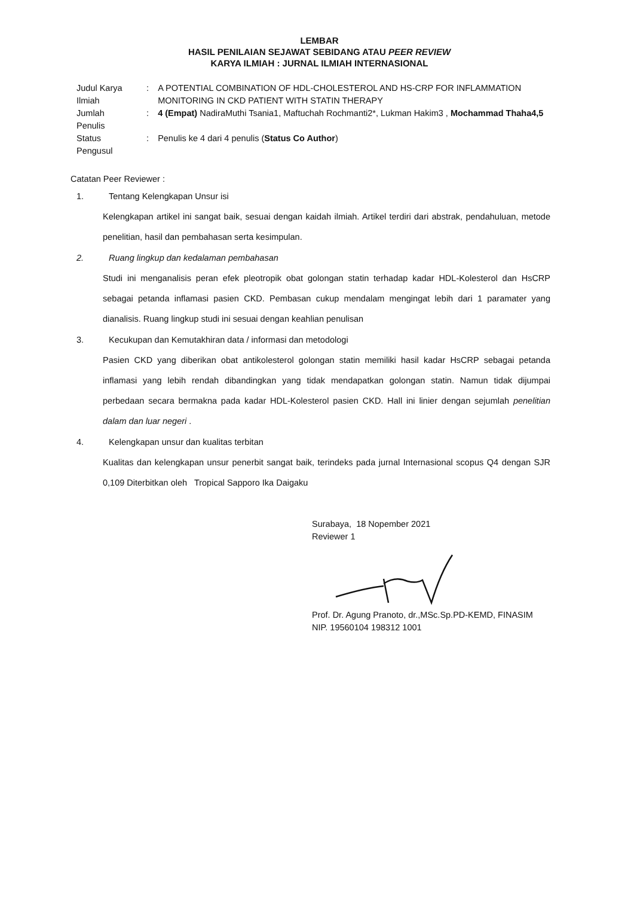LEMBAR
HASIL PENILAIAN SEJAWAT SEBIDANG ATAU PEER REVIEW
KARYA ILMIAH : JURNAL ILMIAH INTERNASIONAL
| Judul Karya Ilmiah | : | A POTENTIAL COMBINATION OF HDL-CHOLESTEROL AND HS-CRP FOR INFLAMMATION MONITORING IN CKD PATIENT WITH STATIN THERAPY |
| Jumlah Penulis | : | 4 (Empat) NadiraMuthi Tsania1, Maftuchah Rochmanti2*, Lukman Hakim3 , Mochammad Thaha4,5 |
| Status Pengusul | : | Penulis ke 4 dari 4 penulis ( Status Co Author ) |
Catatan Peer Reviewer :
1. Tentang Kelengkapan Unsur isi
Kelengkapan artikel ini sangat baik, sesuai dengan kaidah ilmiah. Artikel terdiri dari abstrak, pendahuluan, metode penelitian, hasil dan pembahasan serta kesimpulan.
2. Ruang lingkup dan kedalaman pembahasan
Studi ini menganalisis peran efek pleotropik obat golongan statin terhadap kadar HDL-Kolesterol dan HsCRP sebagai petanda inflamasi pasien CKD. Pembasan cukup mendalam mengingat lebih dari 1 paramater yang dianalisis. Ruang lingkup studi ini sesuai dengan keahlian penulisan
3. Kecukupan dan Kemutakhiran data / informasi dan metodologi
Pasien CKD yang diberikan obat antikolesterol golongan statin memiliki hasil kadar HsCRP sebagai petanda inflamasi yang lebih rendah dibandingkan yang tidak mendapatkan golongan statin. Namun tidak dijumpai perbedaan secara bermakna pada kadar HDL-Kolesterol pasien CKD. Hall ini linier dengan sejumlah penelitian dalam dan luar negeri .
4. Kelengkapan unsur dan kualitas terbitan
Kualitas dan kelengkapan unsur penerbit sangat baik, terindeks pada jurnal Internasional scopus Q4 dengan SJR 0,109 Diterbitkan oleh Tropical Sapporo Ika Daigaku
Surabaya, 18 Nopember 2021
Reviewer 1
Prof. Dr. Agung Pranoto, dr.,MSc.Sp.PD-KEMD, FINASIM
NIP. 19560104 198312 1001